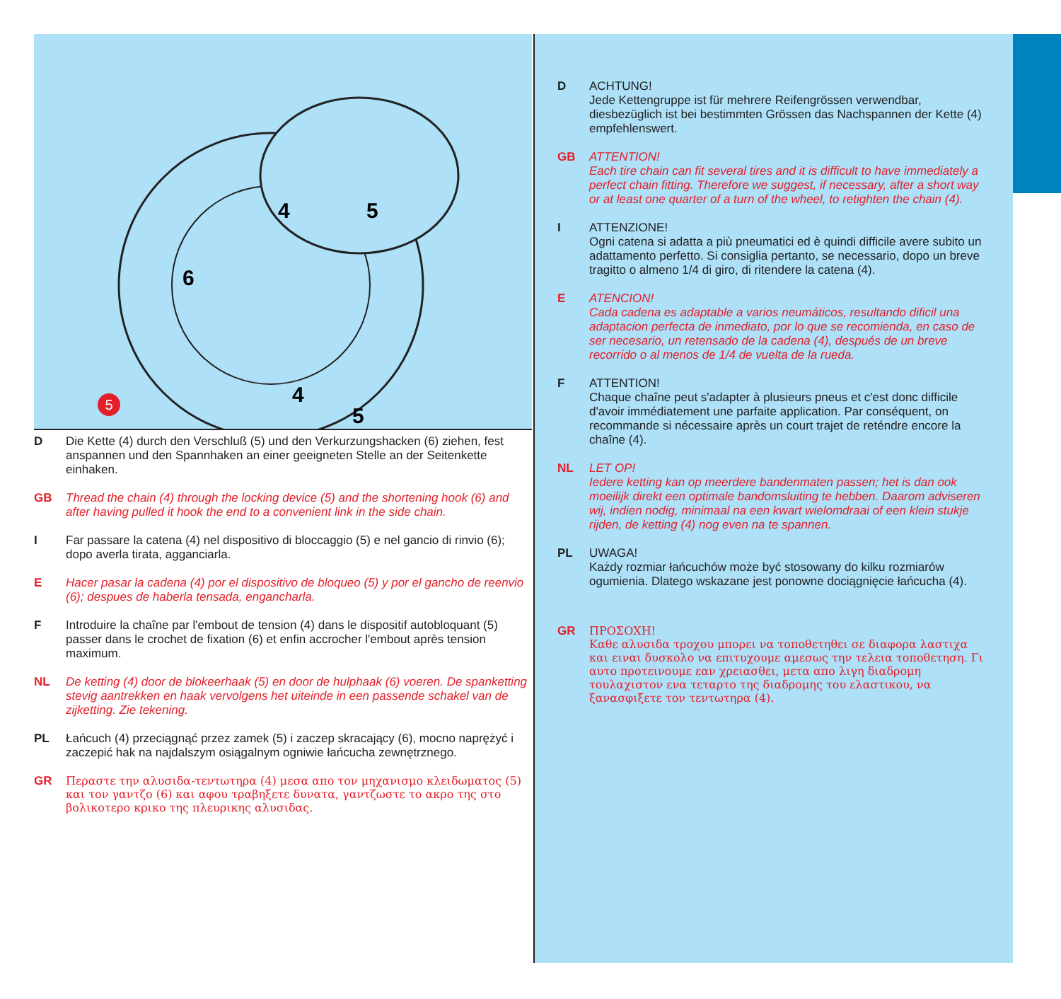4
5
6
4
5
5
D Die Kette (4) durch den Verschluß (5) und den Verkurzungshacken (6) ziehen, fest anspannen und den Spannhaken an einer geeigneten Stelle an der Seitenkette einhaken.
GB Thread the chain (4) through the locking device (5) and the shortening hook (6) and after having pulled it hook the end to a convenient link in the side chain.
I Far passare la catena (4) nel dispositivo di bloccaggio (5) e nel gancio di rinvio (6); dopo averla tirata, agganciarla.
E Hacer pasar la cadena (4) por el dispositivo de bloqueo (5) y por el gancho de reenvio (6); despues de haberla tensada, engancharla.
F Introduire la chaîne par l'embout de tension (4) dans le dispositif autobloquant (5) passer dans le crochet de fixation (6) et enfin accrocher l'embout après tension maximum.
NL De ketting (4) door de blokeerhaak (5) en door de hulphaak (6) voeren. De spanketting stevig aantrekken en haak vervolgens het uiteinde in een passende schakel van de zijketting. Zie tekening.
PL Łańcuch (4) przeciągnąć przez zamek (5) i zaczep skracający (6), mocno naprężyć i zaczepić hak na najdalszym osiągalnym ogniwie łańcucha zewnętrznego.
GR Περαστε την αλυσιδα-τεντωτηρα (4) μεσα απο τον μηχανισμο κλειδωματος (5) και τον γαντζο (6) και αφου τραβηξετε δυνατα, γαντζωστε το ακρο της στο βολικοτερο κρικο της πλευρικης αλυσιδας.
D ACHTUNG!
Jede Kettengruppe ist für mehrere Reifengrössen verwendbar, diesbezüglich ist bei bestimmten Grössen das Nachspannen der Kette (4) empfehlenswert.
GB ATTENTION!
Each tire chain can fit several tires and it is difficult to have immediately a perfect chain fitting. Therefore we suggest, if necessary, after a short way or at least one quarter of a turn of the wheel, to retighten the chain (4).
I ATTENZIONE!
Ogni catena si adatta a più pneumatici ed è quindi difficile avere subito un adattamento perfetto. Si consiglia pertanto, se necessario, dopo un breve tragitto o almeno 1/4 di giro, di ritendere la catena (4).
E ATENCION!
Cada cadena es adaptable a varios neumáticos, resultando dificil una adaptacion perfecta de inmediato, por lo que se recomienda, en caso de ser necesario, un retensado de la cadena (4), después de un breve recorrido o al menos de 1/4 de vuelta de la rueda.
F ATTENTION!
Chaque chaîne peut s'adapter à plusieurs pneus et c'est donc difficile d'avoir immédiatement une parfaite application. Par conséquent, on recommande si nécessaire après un court trajet de reténdre encore la chaîne (4).
NL LET OP!
Iedere ketting kan op meerdere bandenmaten passen; het is dan ook moeilijk direkt een optimale bandomsluiting te hebben. Daarom adviseren wij, indien nodig, minimaal na een kwart wielomdraai of een klein stukje rijden, de ketting (4) nog even na te spannen.
PL UWAGA!
Każdy rozmiar łańcuchów może być stosowany do kilku rozmiarów ogumienia. Dlatego wskazane jest ponowne dociągnięcie łańcucha (4).
GR ΠΡΟΣΟΧΗ!
Καθε αλυσιδα τροχου μπορει να τοποθετηθει σε διαφορα λαστιχα και ειναι δυσκολο να επιτυχουμε αμεσως την τελεια τοποθετηση. Γι αυτο προτεινουμε εαν χρειασθει, μετα απο λιγη διαδρομη τουλαχιστον ενα τεταρτο της διαδρομης του ελαστικου, να ξανασφιξετε τον τεντωτηρα (4).